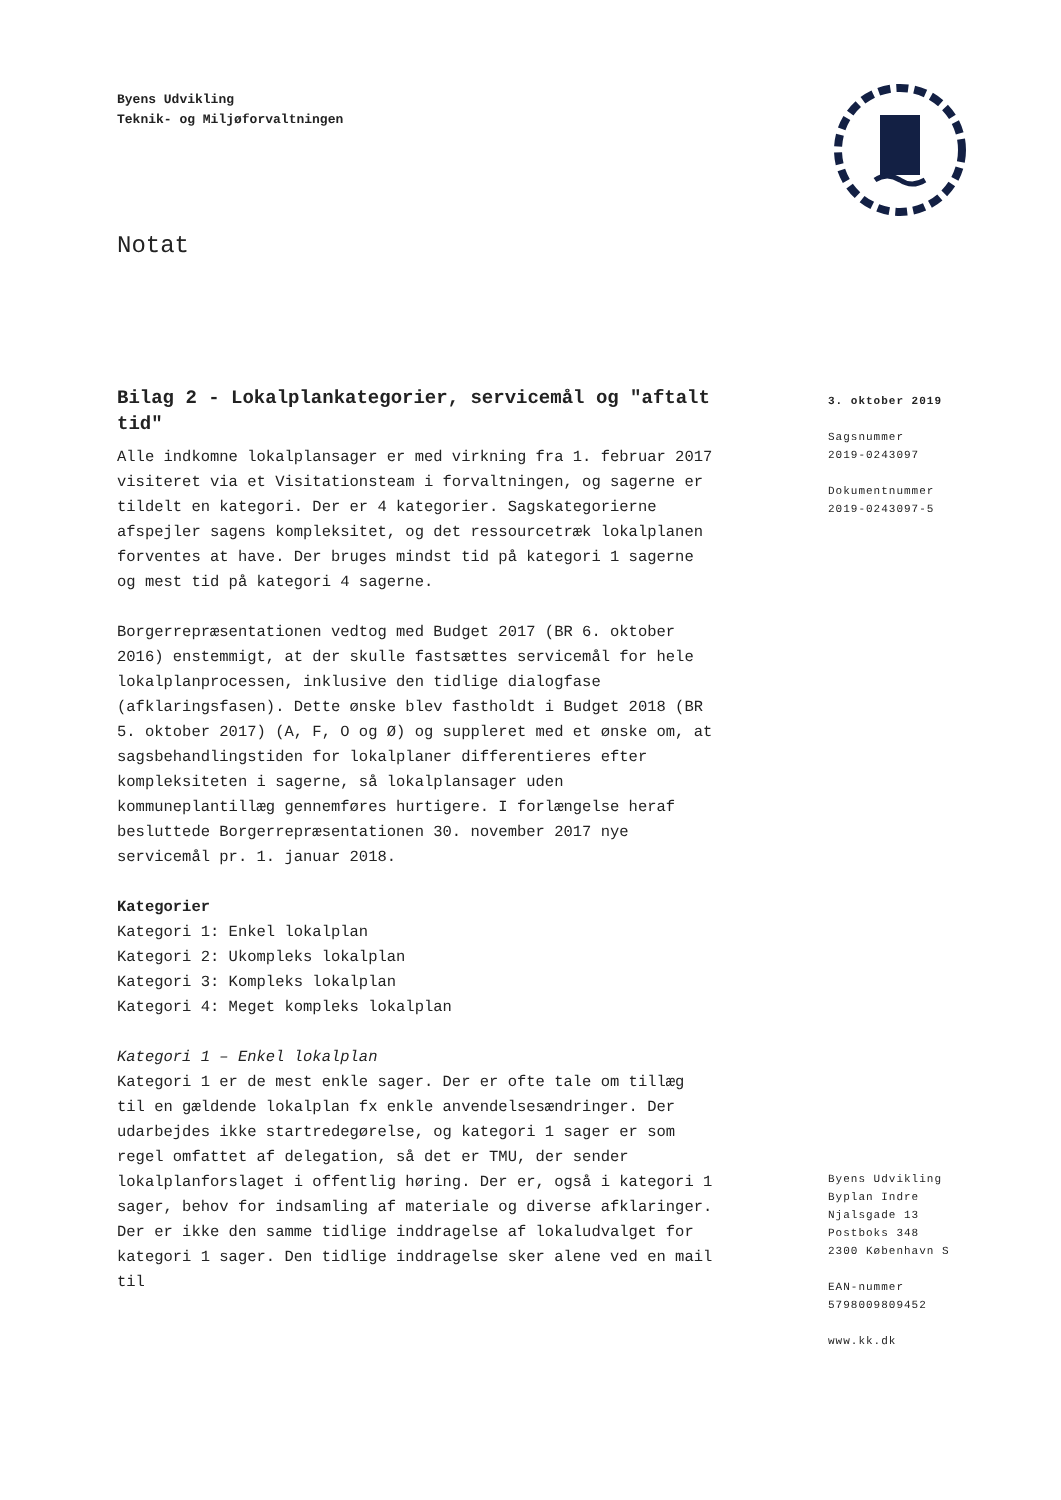Byens Udvikling
Teknik- og Miljøforvaltningen
Notat
Bilag 2 - Lokalplankategorier, servicemål og "aftalt tid"
Alle indkomne lokalplansager er med virkning fra 1. februar 2017 visiteret via et Visitationsteam i forvaltningen, og sagerne er tildelt en kategori. Der er 4 kategorier. Sagskategorierne afspejler sagens kompleksitet, og det ressourcetræk lokalplanen forventes at have. Der bruges mindst tid på kategori 1 sagerne og mest tid på kategori 4 sagerne.
Borgerrepræsentationen vedtog med Budget 2017 (BR 6. oktober 2016) enstemmigt, at der skulle fastsættes servicemål for hele lokalplanprocessen, inklusive den tidlige dialogfase (afklaringsfasen). Dette ønske blev fastholdt i Budget 2018 (BR 5. oktober 2017) (A, F, O og Ø) og suppleret med et ønske om, at sagsbehandlingstiden for lokalplaner differentieres efter kompleksiteten i sagerne, så lokalplansager uden kommuneplantillæg gennemføres hurtigere. I forlængelse heraf besluttede Borgerrepræsentationen 30. november 2017 nye servicemål pr. 1. januar 2018.
Kategorier
Kategori 1: Enkel lokalplan
Kategori 2: Ukompleks lokalplan
Kategori 3: Kompleks lokalplan
Kategori 4: Meget kompleks lokalplan
Kategori 1 – Enkel lokalplan
Kategori 1 er de mest enkle sager. Der er ofte tale om tillæg til en gældende lokalplan fx enkle anvendelsesændringer. Der udarbejdes ikke startredegørelse, og kategori 1 sager er som regel omfattet af delegation, så det er TMU, der sender lokalplanforslaget i offentlig høring. Der er, også i kategori 1 sager, behov for indsamling af materiale og diverse afklaringer. Der er ikke den samme tidlige inddragelse af lokaludvalget for kategori 1 sager. Den tidlige inddragelse sker alene ved en mail til
3. oktober 2019
Sagsnummer
2019-0243097
Dokumentnummer
2019-0243097-5
Byens Udvikling
Byplan Indre
Njalsgade 13
Postboks 348
2300 København S
EAN-nummer
5798009809452
www.kk.dk